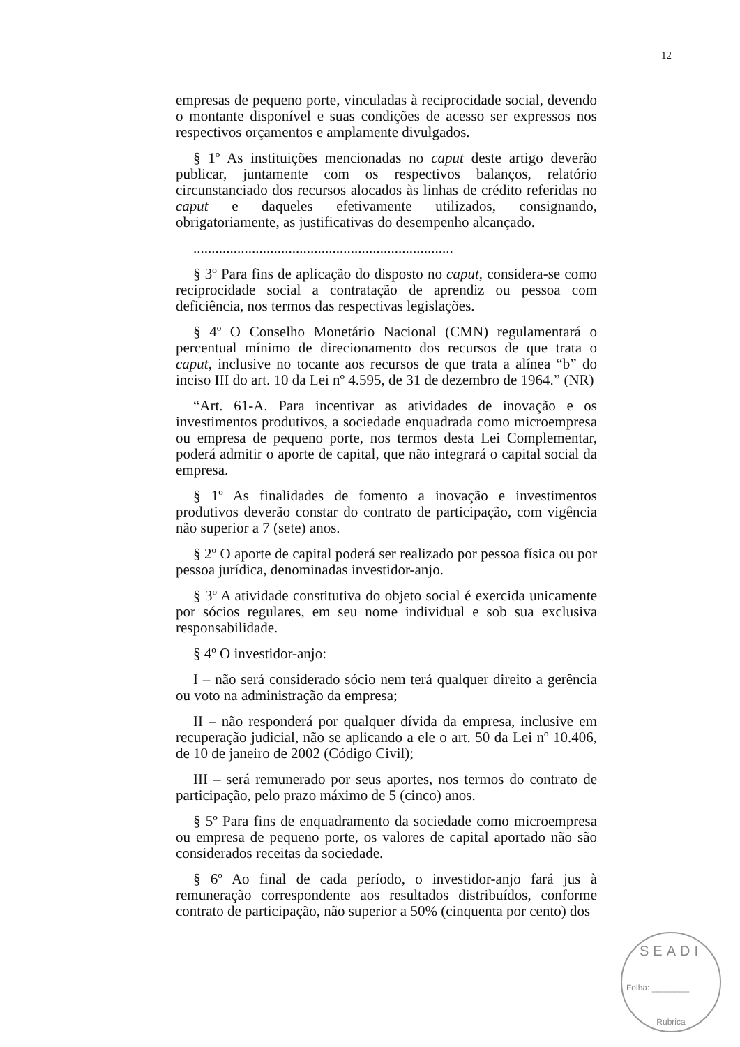12
empresas de pequeno porte, vinculadas à reciprocidade social, devendo o montante disponível e suas condições de acesso ser expressos nos respectivos orçamentos e amplamente divulgados.
§ 1º As instituições mencionadas no caput deste artigo deverão publicar, juntamente com os respectivos balanços, relatório circunstanciado dos recursos alocados às linhas de crédito referidas no caput e daqueles efetivamente utilizados, consignando, obrigatoriamente, as justificativas do desempenho alcançado.
.......................................................................
§ 3º Para fins de aplicação do disposto no caput, considera-se como reciprocidade social a contratação de aprendiz ou pessoa com deficiência, nos termos das respectivas legislações.
§ 4º O Conselho Monetário Nacional (CMN) regulamentará o percentual mínimo de direcionamento dos recursos de que trata o caput, inclusive no tocante aos recursos de que trata a alínea “b” do inciso III do art. 10 da Lei nº 4.595, de 31 de dezembro de 1964.” (NR)
“Art. 61-A. Para incentivar as atividades de inovação e os investimentos produtivos, a sociedade enquadrada como microempresa ou empresa de pequeno porte, nos termos desta Lei Complementar, poderá admitir o aporte de capital, que não integrará o capital social da empresa.
§ 1º As finalidades de fomento a inovação e investimentos produtivos deverão constar do contrato de participação, com vigência não superior a 7 (sete) anos.
§ 2º O aporte de capital poderá ser realizado por pessoa física ou por pessoa jurídica, denominadas investidor-anjo.
§ 3º A atividade constitutiva do objeto social é exercida unicamente por sócios regulares, em seu nome individual e sob sua exclusiva responsabilidade.
§ 4º O investidor-anjo:
I – não será considerado sócio nem terá qualquer direito a gerência ou voto na administração da empresa;
II – não responderá por qualquer dívida da empresa, inclusive em recuperação judicial, não se aplicando a ele o art. 50 da Lei nº 10.406, de 10 de janeiro de 2002 (Código Civil);
III – será remunerado por seus aportes, nos termos do contrato de participação, pelo prazo máximo de 5 (cinco) anos.
§ 5º Para fins de enquadramento da sociedade como microempresa ou empresa de pequeno porte, os valores de capital aportado não são considerados receitas da sociedade.
§ 6º Ao final de cada período, o investidor-anjo fará jus à remuneração correspondente aos resultados distribuídos, conforme contrato de participação, não superior a 50% (cinquenta por cento) dos
SEADI
Folha: ________
Rubrica